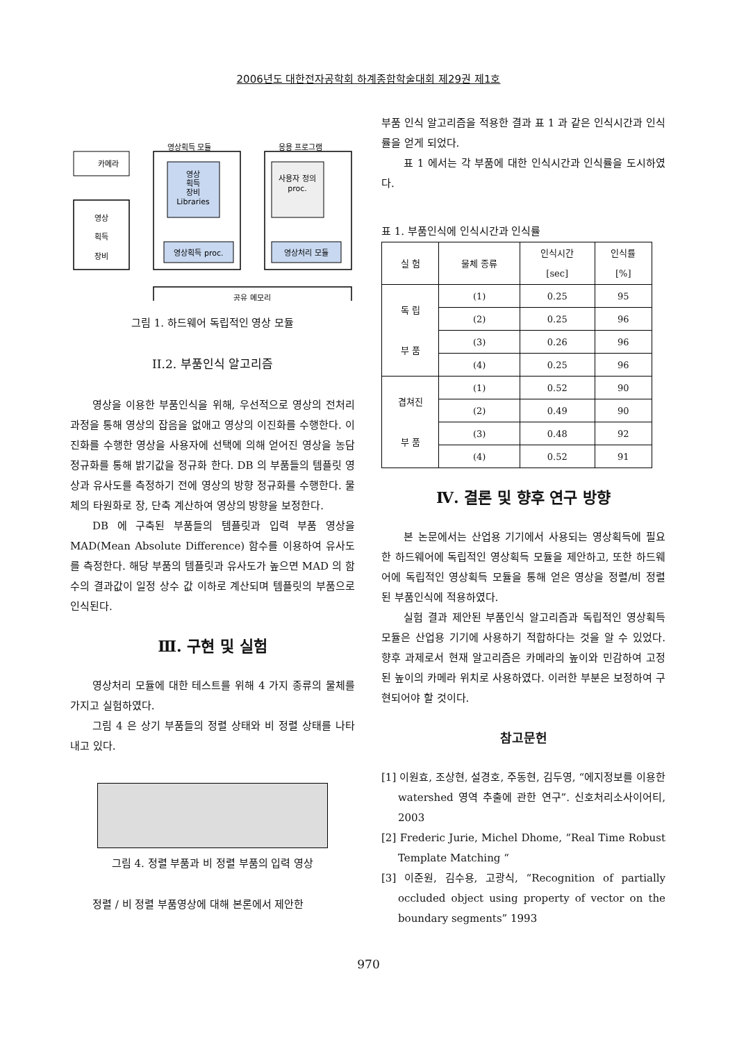2006년도 대한전자공학회 하계종합학술대회 제29권 제1호
카메라
영상
획득
장비
영상획득 모듈
영상
획득
장비
Libraries
영상획득 proc.
응용 프로그램
사용자 정의
proc.
영상처리 모듈
공유 메모리
그림 1. 하드웨어 독립적인 영상 모듈
II.2. 부품인식 알고리즘
영상을 이용한 부품인식을 위해, 우선적으로 영상의 전처리 과정을 통해 영상의 잡음을 없애고 영상의 이진화를 수행한다. 이진화를 수행한 영상을 사용자에 선택에 의해 얻어진 영상을 농담 정규화를 통해 밝기값을 정규화 한다. DB 의 부품들의 템플릿 영상과 유사도를 측정하기 전에 영상의 방향 정규화를 수행한다. 물체의 타원화로 장, 단축 계산하여 영상의 방향을 보정한다.
DB 에 구축된 부품들의 템플릿과 입력 부품 영상을 MAD(Mean Absolute Difference) 함수를 이용하여 유사도를 측정한다. 해당 부품의 템플릿과 유사도가 높으면 MAD 의 함수의 결과값이 일정 상수 값 이하로 계산되며 템플릿의 부품으로 인식된다.
Ⅲ. 구현 및 실험
영상처리 모듈에 대한 테스트를 위해 4 가지 종류의 물체를 가지고 실험하였다.
그림 4 은 상기 부품들의 정렬 상태와 비 정렬 상태를 나타내고 있다.
그림 4. 정렬 부품과 비 정렬 부품의 입력 영상
정렬 / 비 정렬 부품영상에 대해 본론에서 제안한
부품 인식 알고리즘을 적용한 결과 표 1 과 같은 인식시간과 인식률을 얻게 되었다.
표 1 에서는 각 부품에 대한 인식시간과 인식률을 도시하였다.
표 1. 부품인식에 인식시간과 인식률
| 실 험 | 물체 종류 | 인식시간 [sec] | 인식률 [%] |
| --- | --- | --- | --- |
| 독 립 부 품 | (1) | 0.25 | 95 |
| | (2) | 0.25 | 96 |
| | (3) | 0.26 | 96 |
| | (4) | 0.25 | 96 |
| 겹쳐진 부 품 | (1) | 0.52 | 90 |
| | (2) | 0.49 | 90 |
| | (3) | 0.48 | 92 |
| | (4) | 0.52 | 91 |
Ⅳ. 결론 및 향후 연구 방향
본 논문에서는 산업용 기기에서 사용되는 영상획득에 필요한 하드웨어에 독립적인 영상획득 모듈을 제안하고, 또한 하드웨어에 독립적인 영상획득 모듈을 통해 얻은 영상을 정렬/비 정렬 된 부품인식에 적용하였다.
실험 결과 제안된 부품인식 알고리즘과 독립적인 영상획득 모듈은 산업용 기기에 사용하기 적합하다는 것을 알 수 있었다. 향후 과제로서 현재 알고리즘은 카메라의 높이와 민감하여 고정된 높이의 카메라 위치로 사용하였다. 이러한 부분은 보정하여 구현되어야 할 것이다.
참고문헌
[1] 이원효, 조상현, 설경호, 주동현, 김두영, “에지정보를 이용한 watershed 영역 추출에 관한 연구”. 신호처리소사이어티, 2003
[2] Frederic Jurie, Michel Dhome, “Real Time Robust Template Matching “
[3] 이준원, 김수용, 고광식, “Recognition of partially occluded object using property of vector on the boundary segments” 1993
970